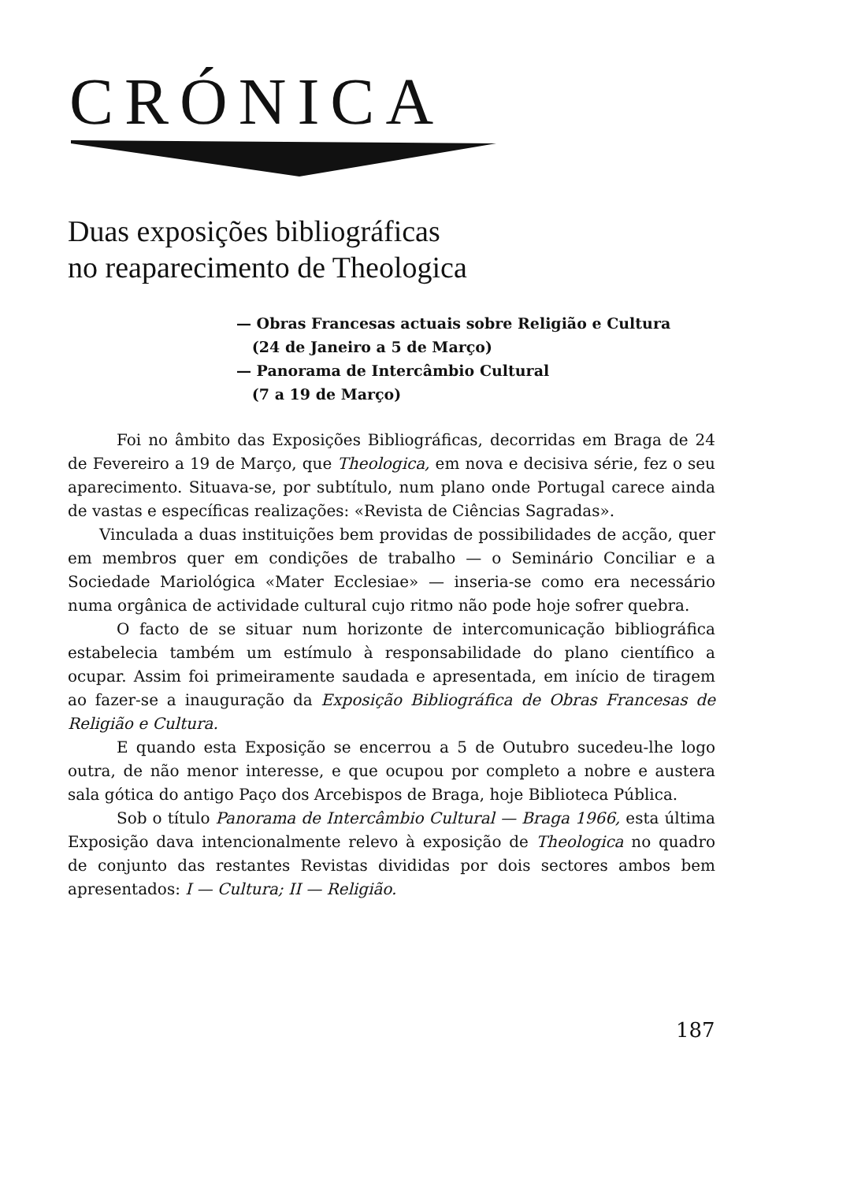CRÓNICA
Duas exposições bibliográficas
no reaparecimento de Theologica
— Obras Francesas actuais sobre Religião e Cultura
(24 de Janeiro a 5 de Março)
— Panorama de Intercâmbio Cultural
(7 a 19 de Março)
Foi no âmbito das Exposições Bibliográficas, decorridas em Braga de 24 de Fevereiro a 19 de Março, que Theologica, em nova e decisiva série, fez o seu aparecimento. Situava-se, por subtítulo, num plano onde Portugal carece ainda de vastas e específicas realizações: «Revista de Ciências Sagradas».
Vinculada a duas instituições bem providas de possibilidades de acção, quer em membros quer em condições de trabalho — o Seminário Conciliar e a Sociedade Mariológica «Mater Ecclesiae» — inseria-se como era necessário numa orgânica de actividade cultural cujo ritmo não pode hoje sofrer quebra.
O facto de se situar num horizonte de intercomunicação bibliográfica estabelecia também um estímulo à responsabilidade do plano científico a ocupar. Assim foi primeiramente saudada e apresentada, em início de tiragem ao fazer-se a inauguração da Exposição Bibliográfica de Obras Francesas de Religião e Cultura.
E quando esta Exposição se encerrou a 5 de Outubro sucedeu-lhe logo outra, de não menor interesse, e que ocupou por completo a nobre e austera sala gótica do antigo Paço dos Arcebispos de Braga, hoje Biblioteca Pública.
Sob o título Panorama de Intercâmbio Cultural — Braga 1966, esta última Exposição dava intencionalmente relevo à exposição de Theologica no quadro de conjunto das restantes Revistas divididas por dois sectores ambos bem apresentados: I — Cultura; II — Religião.
187